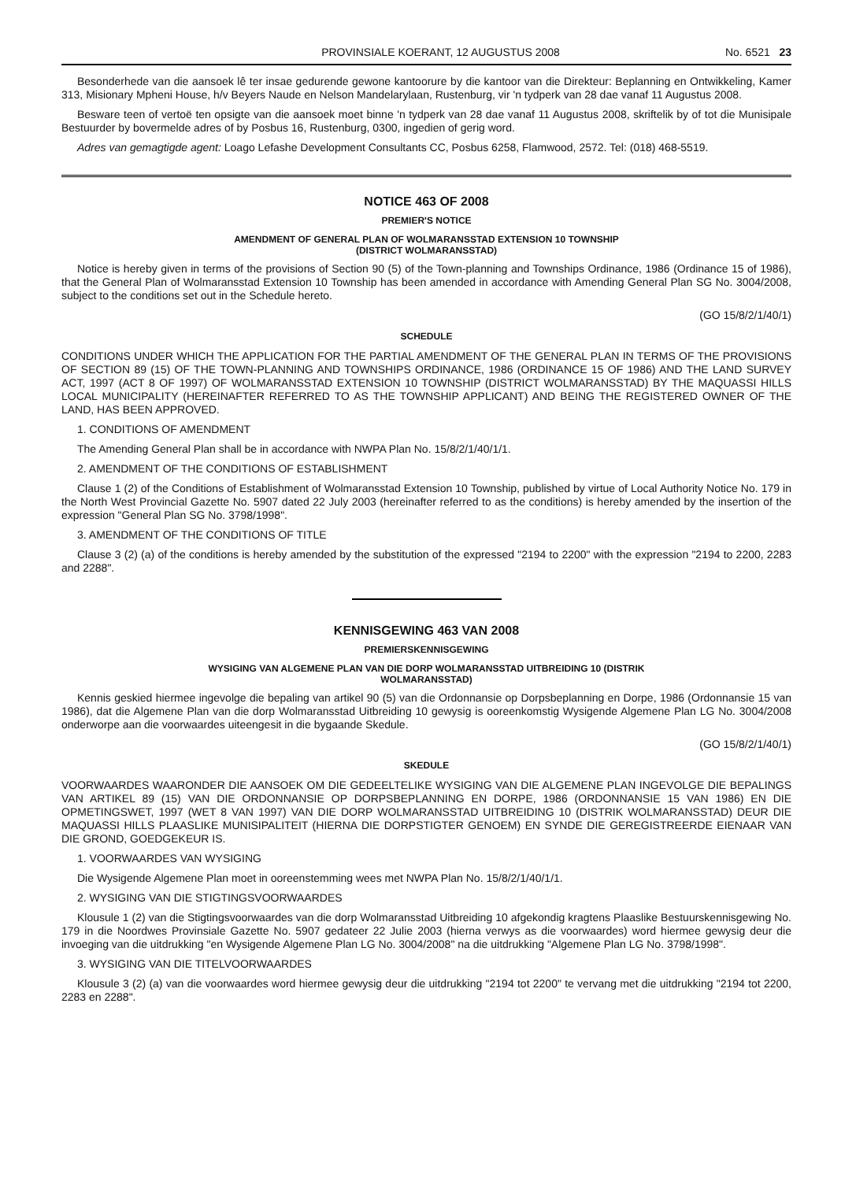PROVINSIALE KOERANT, 12 AUGUSTUS 2008 No. 6521 23
Besonderhede van die aansoek lê ter insae gedurende gewone kantoorure by die kantoor van die Direkteur: Beplanning en Ontwikkeling, Kamer 313, Misionary Mpheni House, h/v Beyers Naude en Nelson Mandelarylaan, Rustenburg, vir 'n tydperk van 28 dae vanaf 11 Augustus 2008.
Besware teen of vertoë ten opsigte van die aansoek moet binne 'n tydperk van 28 dae vanaf 11 Augustus 2008, skriftelik by of tot die Munisipale Bestuurder by bovermelde adres of by Posbus 16, Rustenburg, 0300, ingedien of gerig word.
Adres van gemagtigde agent: Loago Lefashe Development Consultants CC, Posbus 6258, Flamwood, 2572. Tel: (018) 468-5519.
NOTICE 463 OF 2008
PREMIER'S NOTICE
AMENDMENT OF GENERAL PLAN OF WOLMARANSSTAD EXTENSION 10 TOWNSHIP
(DISTRICT WOLMARANSSTAD)
Notice is hereby given in terms of the provisions of Section 90 (5) of the Town-planning and Townships Ordinance, 1986 (Ordinance 15 of 1986), that the General Plan of Wolmaransstad Extension 10 Township has been amended in accordance with Amending General Plan SG No. 3004/2008, subject to the conditions set out in the Schedule hereto.
(GO 15/8/2/1/40/1)
SCHEDULE
CONDITIONS UNDER WHICH THE APPLICATION FOR THE PARTIAL AMENDMENT OF THE GENERAL PLAN IN TERMS OF THE PROVISIONS OF SECTION 89 (15) OF THE TOWN-PLANNING AND TOWNSHIPS ORDINANCE, 1986 (ORDINANCE 15 OF 1986) AND THE LAND SURVEY ACT, 1997 (ACT 8 OF 1997) OF WOLMARANSSTAD EXTENSION 10 TOWNSHIP (DISTRICT WOLMARANSSTAD) BY THE MAQUASSI HILLS LOCAL MUNICIPALITY (HEREINAFTER REFERRED TO AS THE TOWNSHIP APPLICANT) AND BEING THE REGISTERED OWNER OF THE LAND, HAS BEEN APPROVED.
1. CONDITIONS OF AMENDMENT
The Amending General Plan shall be in accordance with NWPA Plan No. 15/8/2/1/40/1/1.
2. AMENDMENT OF THE CONDITIONS OF ESTABLISHMENT
Clause 1 (2) of the Conditions of Establishment of Wolmaransstad Extension 10 Township, published by virtue of Local Authority Notice No. 179 in the North West Provincial Gazette No. 5907 dated 22 July 2003 (hereinafter referred to as the conditions) is hereby amended by the insertion of the expression "General Plan SG No. 3798/1998".
3. AMENDMENT OF THE CONDITIONS OF TITLE
Clause 3 (2) (a) of the conditions is hereby amended by the substitution of the expressed "2194 to 2200" with the expression "2194 to 2200, 2283 and 2288".
KENNISGEWING 463 VAN 2008
PREMIERSKENNISGEWING
WYSIGING VAN ALGEMENE PLAN VAN DIE DORP WOLMARANSSTAD UITBREIDING 10 (DISTRIK
WOLMARANSSTAD)
Kennis geskied hiermee ingevolge die bepaling van artikel 90 (5) van die Ordonnansie op Dorpsbeplanning en Dorpe, 1986 (Ordonnansie 15 van 1986), dat die Algemene Plan van die dorp Wolmaransstad Uitbreiding 10 gewysig is ooreenkomstig Wysigende Algemene Plan LG No. 3004/2008 onderworpe aan die voorwaardes uiteengesit in die bygaande Skedule.
(GO 15/8/2/1/40/1)
SKEDULE
VOORWAARDES WAARONDER DIE AANSOEK OM DIE GEDEELTELIKE WYSIGING VAN DIE ALGEMENE PLAN INGEVOLGE DIE BEPALINGS VAN ARTIKEL 89 (15) VAN DIE ORDONNANSIE OP DORPSBEPLANNING EN DORPE, 1986 (ORDONNANSIE 15 VAN 1986) EN DIE OPMETINGSWET, 1997 (WET 8 VAN 1997) VAN DIE DORP WOLMARANSSTAD UITBREIDING 10 (DISTRIK WOLMARANSSTAD) DEUR DIE MAQUASSI HILLS PLAASLIKE MUNISIPALITEIT (HIERNA DIE DORPSTIGTER GENOEM) EN SYNDE DIE GEREGISTREERDE EIENAAR VAN DIE GROND, GOEDGEKEUR IS.
1. VOORWAARDES VAN WYSIGING
Die Wysigende Algemene Plan moet in ooreenstemming wees met NWPA Plan No. 15/8/2/1/40/1/1.
2. WYSIGING VAN DIE STIGTINGSVOORWAARDES
Klousule 1 (2) van die Stigtingsvoorwaardes van die dorp Wolmaransstad Uitbreiding 10 afgekondig kragtens Plaaslike Bestuurskennisgewing No. 179 in die Noordwes Provinsiale Gazette No. 5907 gedateer 22 Julie 2003 (hierna verwys as die voorwaardes) word hiermee gewysig deur die invoeging van die uitdrukking "en Wysigende Algemene Plan LG No. 3004/2008" na die uitdrukking "Algemene Plan LG No. 3798/1998".
3. WYSIGING VAN DIE TITELVOORWAARDES
Klousule 3 (2) (a) van die voorwaardes word hiermee gewysig deur die uitdrukking "2194 tot 2200" te vervang met die uitdrukking "2194 tot 2200, 2283 en 2288".